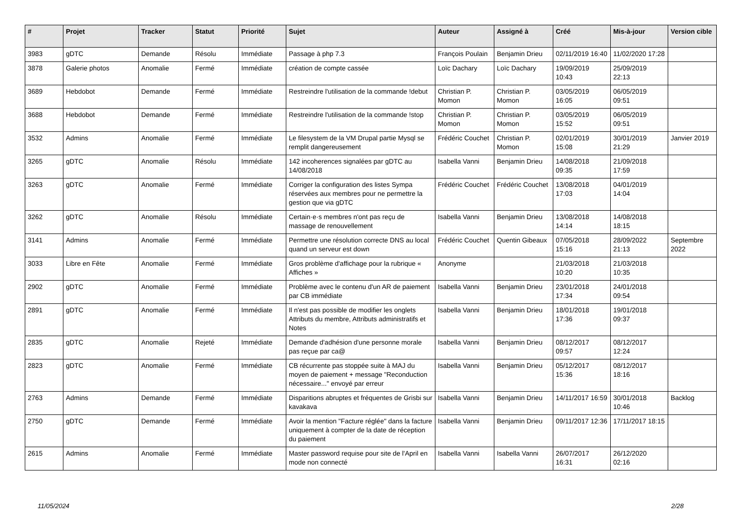| # | Projet | Tracker | Statut | Priorité | Sujet | Auteur | Assigné à | Créé | Mis-à-jour | Version cible |
| --- | --- | --- | --- | --- | --- | --- | --- | --- | --- | --- |
| 3983 | gDTC | Demande | Résolu | Immédiate | Passage à php 7.3 | François Poulain | Benjamin Drieu | 02/11/2019 16:40 | 11/02/2020 17:28 | |
| 3878 | Galerie photos | Anomalie | Fermé | Immédiate | création de compte cassée | Loïc Dachary | Loïc Dachary | 19/09/2019 10:43 | 25/09/2019 22:13 | |
| 3689 | Hebdobot | Demande | Fermé | Immédiate | Restreindre l'utilisation de la commande !debut | Christian P. Momon | Christian P. Momon | 03/05/2019 16:05 | 06/05/2019 09:51 | |
| 3688 | Hebdobot | Demande | Fermé | Immédiate | Restreindre l'utilisation de la commande !stop | Christian P. Momon | Christian P. Momon | 03/05/2019 15:52 | 06/05/2019 09:51 | |
| 3532 | Admins | Anomalie | Fermé | Immédiate | Le filesystem de la VM Drupal partie Mysql se remplit dangereusement | Frédéric Couchet | Christian P. Momon | 02/01/2019 15:08 | 30/01/2019 21:29 | Janvier 2019 |
| 3265 | gDTC | Anomalie | Résolu | Immédiate | 142 incoherences signalées par gDTC au 14/08/2018 | Isabella Vanni | Benjamin Drieu | 14/08/2018 09:35 | 21/09/2018 17:59 | |
| 3263 | gDTC | Anomalie | Fermé | Immédiate | Corriger la configuration des listes Sympa réservées aux membres pour ne permettre la gestion que via gDTC | Frédéric Couchet | Frédéric Couchet | 13/08/2018 17:03 | 04/01/2019 14:04 | |
| 3262 | gDTC | Anomalie | Résolu | Immédiate | Certain·e·s membres n'ont pas reçu de massage de renouvellement | Isabella Vanni | Benjamin Drieu | 13/08/2018 14:14 | 14/08/2018 18:15 | |
| 3141 | Admins | Anomalie | Fermé | Immédiate | Permettre une résolution correcte DNS au local quand un serveur est down | Frédéric Couchet | Quentin Gibeaux | 07/05/2018 15:16 | 28/09/2022 21:13 | Septembre 2022 |
| 3033 | Libre en Fête | Anomalie | Fermé | Immédiate | Gros problème d'affichage pour la rubrique « Affiches » | Anonyme | | 21/03/2018 10:20 | 21/03/2018 10:35 | |
| 2902 | gDTC | Anomalie | Fermé | Immédiate | Problème avec le contenu d'un AR de paiement par CB immédiate | Isabella Vanni | Benjamin Drieu | 23/01/2018 17:34 | 24/01/2018 09:54 | |
| 2891 | gDTC | Anomalie | Fermé | Immédiate | Il n'est pas possible de modifier les onglets Attributs du membre, Attributs administratifs et Notes | Isabella Vanni | Benjamin Drieu | 18/01/2018 17:36 | 19/01/2018 09:37 | |
| 2835 | gDTC | Anomalie | Rejeté | Immédiate | Demande d'adhésion d'une personne morale pas reçue par ca@ | Isabella Vanni | Benjamin Drieu | 08/12/2017 09:57 | 08/12/2017 12:24 | |
| 2823 | gDTC | Anomalie | Fermé | Immédiate | CB récurrente pas stoppée suite à MAJ du moyen de paiement + message "Reconduction nécessaire..." envoyé par erreur | Isabella Vanni | Benjamin Drieu | 05/12/2017 15:36 | 08/12/2017 18:16 | |
| 2763 | Admins | Demande | Fermé | Immédiate | Disparitions abruptes et fréquentes de Grisbi sur kavakava | Isabella Vanni | Benjamin Drieu | 14/11/2017 16:59 | 30/01/2018 10:46 | Backlog |
| 2750 | gDTC | Demande | Fermé | Immédiate | Avoir la mention "Facture réglée" dans la facture uniquement à compter de la date de réception du paiement | Isabella Vanni | Benjamin Drieu | 09/11/2017 12:36 | 17/11/2017 18:15 | |
| 2615 | Admins | Anomalie | Fermé | Immédiate | Master password requise pour site de l'April en mode non connecté | Isabella Vanni | Isabella Vanni | 26/07/2017 16:31 | 26/12/2020 02:16 | |
11/05/2024 2/28